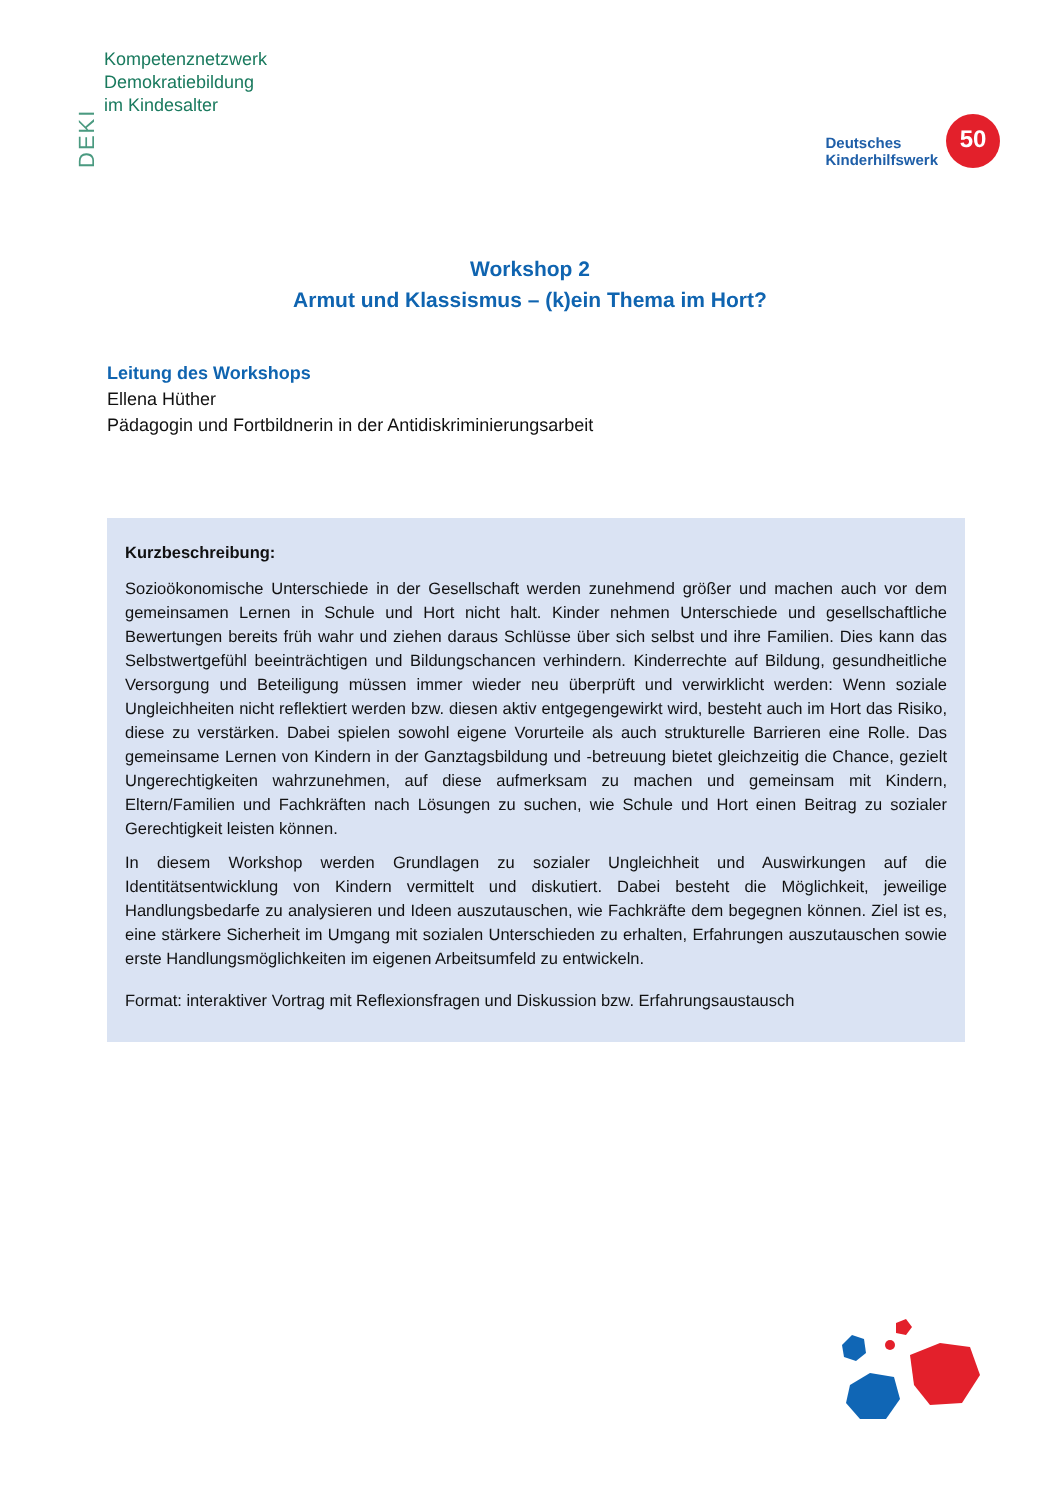DEKI
Kompetenznetzwerk
Demokratiebildung
im Kindesalter
Deutsches
Kinderhilfswerk
50
Workshop 2
Armut und Klassismus – (k)ein Thema im Hort?
Leitung des Workshops
Ellena Hüther
Pädagogin und Fortbildnerin in der Antidiskriminierungsarbeit
Kurzbeschreibung:
Sozioökonomische Unterschiede in der Gesellschaft werden zunehmend größer und machen auch vor dem gemeinsamen Lernen in Schule und Hort nicht halt. Kinder nehmen Unterschiede und gesellschaftliche Bewertungen bereits früh wahr und ziehen daraus Schlüsse über sich selbst und ihre Familien. Dies kann das Selbstwertgefühl beeinträchtigen und Bildungschancen verhindern. Kinderrechte auf Bildung, gesundheitliche Versorgung und Beteiligung müssen immer wieder neu überprüft und verwirklicht werden: Wenn soziale Ungleichheiten nicht reflektiert werden bzw. diesen aktiv entgegengewirkt wird, besteht auch im Hort das Risiko, diese zu verstärken. Dabei spielen sowohl eigene Vorurteile als auch strukturelle Barrieren eine Rolle. Das gemeinsame Lernen von Kindern in der Ganztagsbildung und -betreuung bietet gleichzeitig die Chance, gezielt Ungerechtigkeiten wahrzunehmen, auf diese aufmerksam zu machen und gemeinsam mit Kindern, Eltern/Familien und Fachkräften nach Lösungen zu suchen, wie Schule und Hort einen Beitrag zu sozialer Gerechtigkeit leisten können.
In diesem Workshop werden Grundlagen zu sozialer Ungleichheit und Auswirkungen auf die Identitätsentwicklung von Kindern vermittelt und diskutiert. Dabei besteht die Möglichkeit, jeweilige Handlungsbedarfe zu analysieren und Ideen auszutauschen, wie Fachkräfte dem begegnen können. Ziel ist es, eine stärkere Sicherheit im Umgang mit sozialen Unterschieden zu erhalten, Erfahrungen auszutauschen sowie erste Handlungsmöglichkeiten im eigenen Arbeitsumfeld zu entwickeln.
Format: interaktiver Vortrag mit Reflexionsfragen und Diskussion bzw. Erfahrungsaustausch